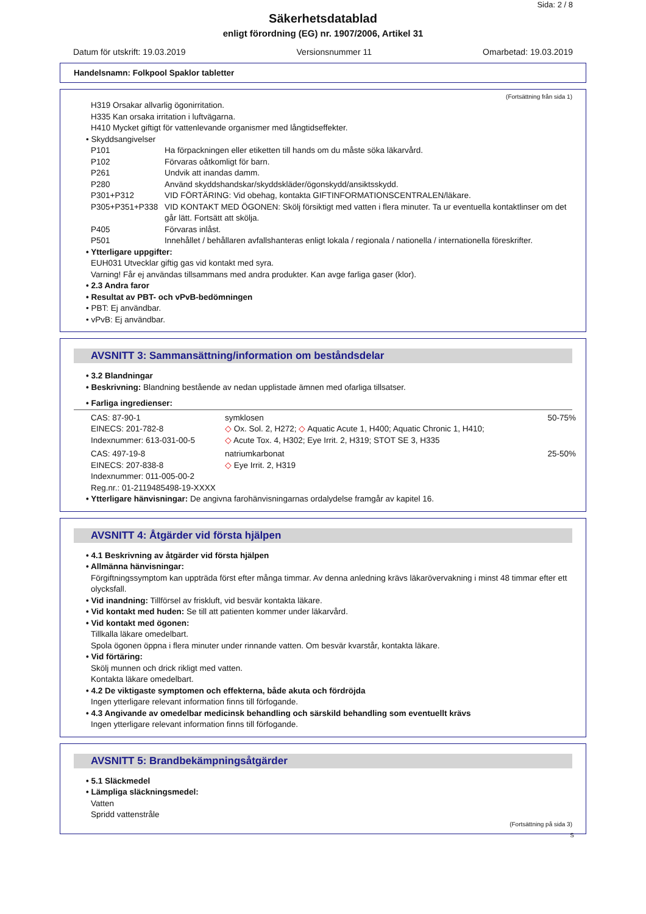Sida: 2 / 8
Säkerhetsdatablad
enligt förordning (EG) nr. 1907/2006, Artikel 31
Datum för utskrift: 19.03.2019 Versionsnummer 11 Omarbetad: 19.03.2019
Handelsnamn: Folkpool Spaklor tabletter
(Fortsättning från sida 1)
H319 Orsakar allvarlig ögonirritation.
H335 Kan orsaka irritation i luftvägarna.
H410 Mycket giftigt för vattenlevande organismer med långtidseffekter.
• Skyddsangivelser
P101 Ha förpackningen eller etiketten till hands om du måste söka läkarvård.
P102 Förvaras oåtkomligt för barn.
P261 Undvik att inandas damm.
P280 Använd skyddshandskar/skyddskläder/ögonskydd/ansiktsskydd.
P301+P312 VID FÖRTÄRING: Vid obehag, kontakta GIFTINFORMATIONSCENTRALEN/läkare.
P305+P351+P338 VID KONTAKT MED ÖGONEN: Skölj försiktigt med vatten i flera minuter. Ta ur eventuella kontaktlinser om det går lätt. Fortsätt att skölja.
P405 Förvaras inlåst.
P501 Innehållet / behållaren avfallshanteras enligt lokala / regionala / nationella / internationella föreskrifter.
• Ytterligare uppgifter:
EUH031 Utvecklar giftig gas vid kontakt med syra.
Varning! Får ej användas tillsammans med andra produkter. Kan avge farliga gaser (klor).
• 2.3 Andra faror
• Resultat av PBT- och vPvB-bedömningen
• PBT: Ej användbar.
• vPvB: Ej användbar.
AVSNITT 3: Sammansättning/information om beståndsdelar
• 3.2 Blandningar
• Beskrivning: Blandning bestående av nedan upplistade ämnen med ofarliga tillsatser.
• Farliga ingredienser:
| CAS: 87-90-1 EINECS: 201-782-8 Indexnummer: 613-031-00-5 | symklosen ◇ Ox. Sol. 2, H272; ◇ Aquatic Acute 1, H400; Aquatic Chronic 1, H410; ◇ Acute Tox. 4, H302; Eye Irrit. 2, H319; STOT SE 3, H335 | 50-75% |
| CAS: 497-19-8 EINECS: 207-838-8 Indexnummer: 011-005-00-2 Reg.nr.: 01-2119485498-19-XXXX | natriumkarbonat ◇ Eye Irrit. 2, H319 | 25-50% |
• Ytterligare hänvisningar: De angivna farohänvisningarnas ordalydelse framgår av kapitel 16.
AVSNITT 4: Åtgärder vid första hjälpen
• 4.1 Beskrivning av åtgärder vid första hjälpen
• Allmänna hänvisningar:
Förgiftningssymptom kan uppträda först efter många timmar. Av denna anledning krävs läkarövervakning i minst 48 timmar efter ett olycksfall.
• Vid inandning: Tillförsel av friskluft, vid besvär kontakta läkare.
• Vid kontakt med huden: Se till att patienten kommer under läkarvård.
• Vid kontakt med ögonen:
Tillkalla läkare omedelbart.
Spola ögonen öppna i flera minuter under rinnande vatten. Om besvär kvarstår, kontakta läkare.
• Vid förtäring:
Skölj munnen och drick rikligt med vatten.
Kontakta läkare omedelbart.
• 4.2 De viktigaste symptomen och effekterna, både akuta och fördröjda
Ingen ytterligare relevant information finns till förfogande.
• 4.3 Angivande av omedelbar medicinsk behandling och särskild behandling som eventuellt krävs
Ingen ytterligare relevant information finns till förfogande.
AVSNITT 5: Brandbekämpningsåtgärder
• 5.1 Släckmedel
• Lämpliga släckningsmedel:
Vatten
Spridd vattenstråle
(Fortsättning på sida 3)
S